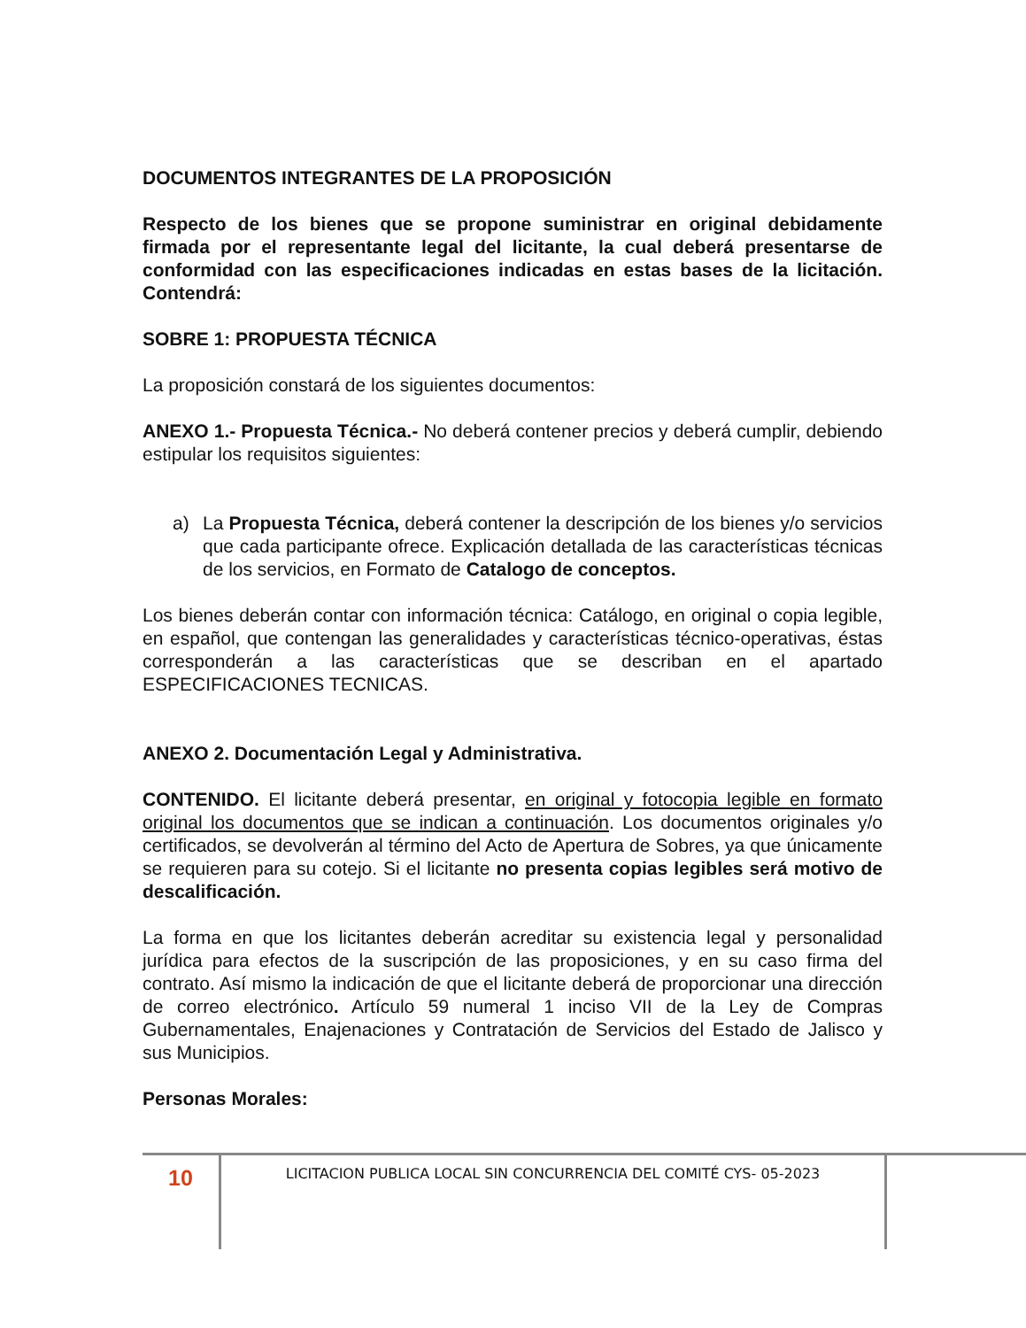DOCUMENTOS INTEGRANTES DE LA PROPOSICIÓN
Respecto de los bienes que se propone suministrar en original debidamente firmada por el representante legal del licitante, la cual deberá presentarse de conformidad con las especificaciones indicadas en estas bases de la licitación. Contendrá:
SOBRE 1: PROPUESTA TÉCNICA
La proposición constará de los siguientes documentos:
ANEXO 1.- Propuesta Técnica.- No deberá contener precios y deberá cumplir, debiendo estipular los requisitos siguientes:
a) La Propuesta Técnica, deberá contener la descripción de los bienes y/o servicios que cada participante ofrece. Explicación detallada de las características técnicas de los servicios, en Formato de Catalogo de conceptos.
Los bienes deberán contar con información técnica: Catálogo, en original o copia legible, en español, que contengan las generalidades y características técnico-operativas, éstas corresponderán a las características que se describan en el apartado ESPECIFICACIONES TECNICAS.
ANEXO 2. Documentación Legal y Administrativa.
CONTENIDO. El licitante deberá presentar, en original y fotocopia legible en formato original los documentos que se indican a continuación. Los documentos originales y/o certificados, se devolverán al término del Acto de Apertura de Sobres, ya que únicamente se requieren para su cotejo. Si el licitante no presenta copias legibles será motivo de descalificación.
La forma en que los licitantes deberán acreditar su existencia legal y personalidad jurídica para efectos de la suscripción de las proposiciones, y en su caso firma del contrato. Así mismo la indicación de que el licitante deberá de proporcionar una dirección de correo electrónico. Artículo 59 numeral 1 inciso VII de la Ley de Compras Gubernamentales, Enajenaciones y Contratación de Servicios del Estado de Jalisco y sus Municipios.
Personas Morales:
10
LICITACION PUBLICA LOCAL SIN CONCURRENCIA DEL COMITÉ CYS- 05-2023